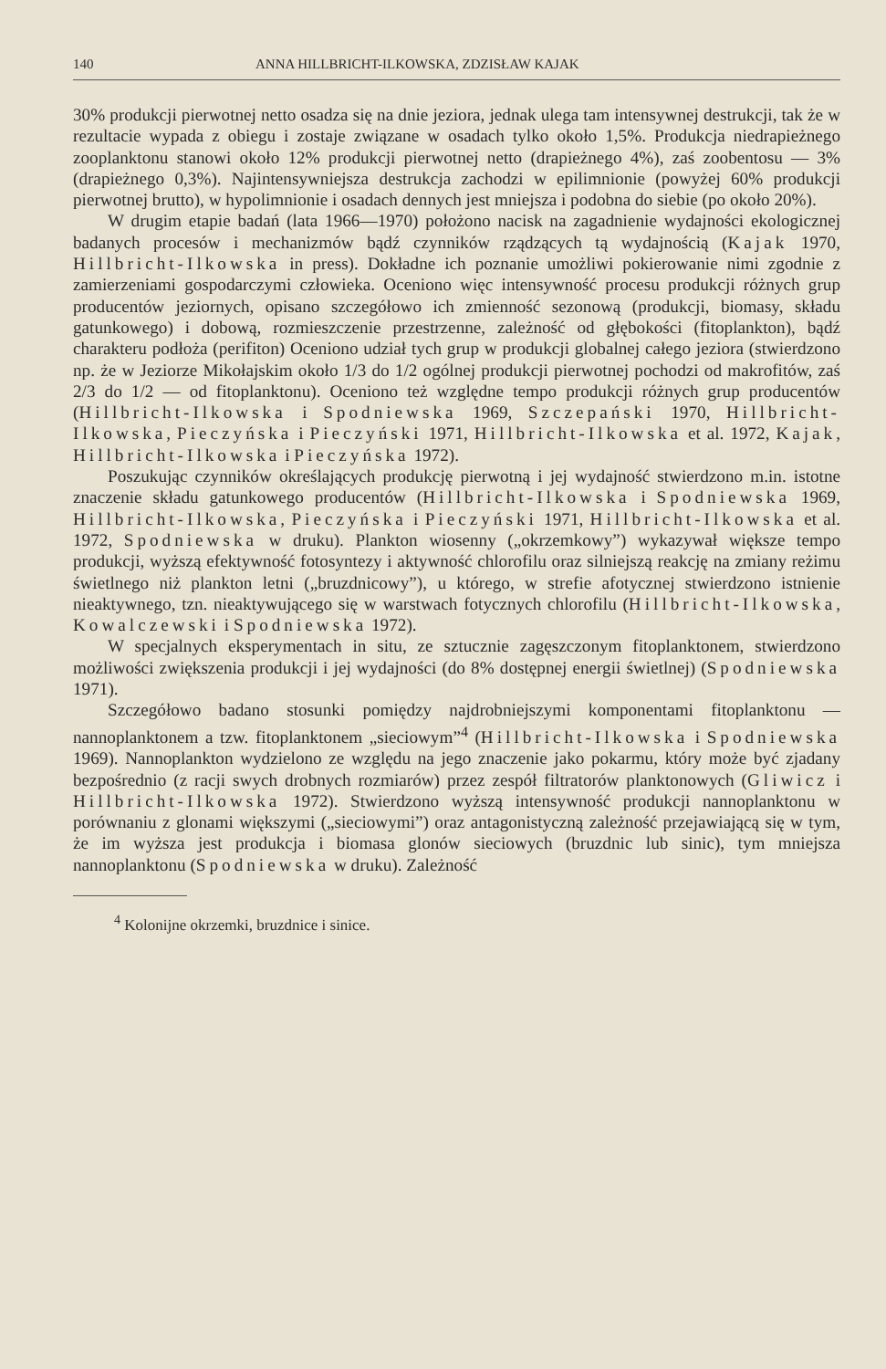140 ANNA HILLBRICHT-ILKOWSKA, ZDZISŁAW KAJAK
30% produkcji pierwotnej netto osadza się na dnie jeziora, jednak ulega tam intensywnej destrukcji, tak że w rezultacie wypada z obiegu i zostaje związane w osadach tylko około 1,5%. Produkcja niedrapieżnego zooplanktonu stanowi około 12% produkcji pierwotnej netto (drapieżnego 4%), zaś zoobentosu — 3% (drapieżnego 0,3%). Najintensywniejsza destrukcja zachodzi w epilimnionie (powyżej 60% produkcji pierwotnej brutto), w hypolimnionie i osadach dennych jest mniejsza i podobna do siebie (po około 20%).
W drugim etapie badań (lata 1966—1970) położono nacisk na zagadnienie wydajności ekologicznej badanych procesów i mechanizmów bądź czynników rządzących tą wydajnością (Kajak 1970, Hillbricht-Ilkowska in press). Dokładne ich poznanie umożliwi pokierowanie nimi zgodnie z zamierzeniami gospodarczymi człowieka. Oceniono więc intensywność procesu produkcji różnych grup producentów jeziornych, opisano szczegółowo ich zmienność sezonową (produkcji, biomasy, składu gatunkowego) i dobową, rozmieszczenie przestrzenne, zależność od głębokości (fitoplankton), bądź charakteru podłoża (perifiton) Oceniono udział tych grup w produkcji globalnej całego jeziora (stwierdzono np. że w Jeziorze Mikołajskim około 1/3 do 1/2 ogólnej produkcji pierwotnej pochodzi od makrofitów, zaś 2/3 do 1/2 — od fitoplanktonu). Oceniono też względne tempo produkcji różnych grup producentów (Hillbricht-Ilkowska i Spodniewska 1969, Szczepański 1970, Hillbricht-Ilkowska, Pieczyńska i Pieczyński 1971, Hillbricht-Ilkowska et al. 1972, Kajak, Hillbricht-Ilkowska i Pieczyńska 1972).
Poszukując czynników określających produkcję pierwotną i jej wydajność stwierdzono m.in. istotne znaczenie składu gatunkowego producentów (Hillbricht-Ilkowska i Spodniewska 1969, Hillbricht-Ilkowska, Pieczyńska i Pieczyński 1971, Hillbricht-Ilkowska et al. 1972, Spodniewska w druku). Plankton wiosenny („okrzemkowy”) wykazywał większe tempo produkcji, wyższą efektywność fotosyntezy i aktywność chlorofilu oraz silniejszą reakcję na zmiany reżimu świetlnego niż plankton letni („bruzdnicowy”), u którego, w strefie afotycznej stwierdzono istnienie nieaktywnego, tzn. nieaktywującego się w warstwach fotycznych chlorofilu (Hillbricht-Ilkowska, Kowalczewski i Spodniewska 1972).
W specjalnych eksperymentach in situ, ze sztucznie zagęszczonym fitoplanktonem, stwierdzono możliwości zwiększenia produkcji i jej wydajności (do 8% dostępnej energii świetlnej) (Spodniewska 1971).
Szczegółowo badano stosunki pomiędzy najdrobniejszymi komponentami fitoplanktonu — nannoplanktonem a tzw. fitoplanktonem „sieciowym”<sup>4</sup> (Hillbricht-Ilkowska i Spodniewska 1969). Nannoplankton wydzielono ze względu na jego znaczenie jako pokarmu, który może być zjadany bezpośrednio (z racji swych drobnych rozmiarów) przez zespół filtratorów planktonowych (Gliwicz i Hillbricht-Ilkowska 1972). Stwierdzono wyższą intensywność produkcji nannoplanktonu w porównaniu z glonami większymi („sieciowymi”) oraz antagonistyczną zależność przejawiającą się w tym, że im wyższa jest produkcja i biomasa glonów sieciowych (bruzdnic lub sinic), tym mniejsza nannoplanktonu (Spodniewska w druku). Zależność
<sup>4</sup> Kolonijne okrzemki, bruzdnice i sinice.